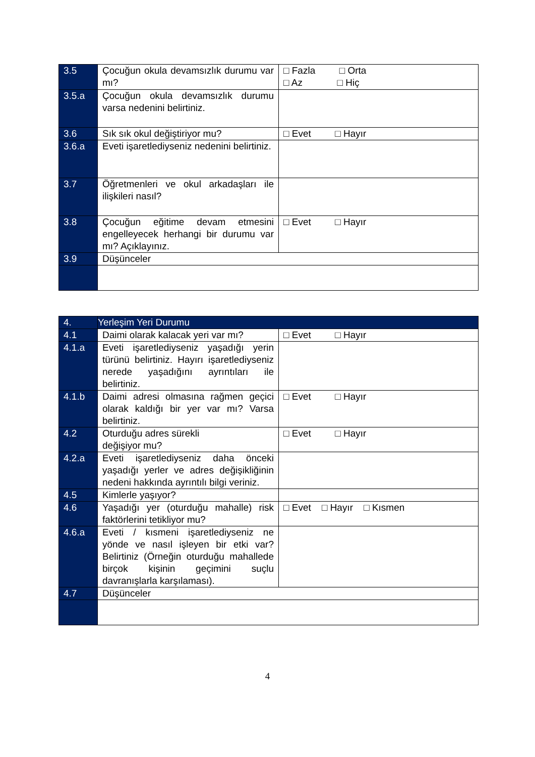| 3.5 | Çocuğun okula devamsızlık durumu var mı? | □ Fazla □ Orta □ Az □ Hiç |
| 3.5.a | Çocuğun okula devamsızlık durumu varsa nedenini belirtiniz. | |
| 3.6 | Sık sık okul değiştiriyor mu? | □ Evet □ Hayır |
| 3.6.a | Eveti işaretlediyseniz nedenini belirtiniz. | |
| 3.7 | Öğretmenleri ve okul arkadaşları ile ilişkileri nasıl? | |
| 3.8 | Çocuğun eğitime devam etmesini engelleyecek herhangi bir durumu var mı? Açıklayınız. | □ Evet □ Hayır |
| 3.9 | Düşünceler | |
| 4. | Yerleşim Yeri Durumu | |
| 4.1 | Daimi olarak kalacak yeri var mı? | □ Evet □ Hayır |
| 4.1.a | Eveti işaretlediyseniz yaşadığı yerin türünü belirtiniz. Hayırı işaretlediyseniz nerede yaşadığını ayrıntıları ile belirtiniz. | |
| 4.1.b | Daimi adresi olmasına rağmen geçici olarak kaldığı bir yer var mı? Varsa belirtiniz. | □ Evet □ Hayır |
| 4.2 | Oturduğu adres sürekli değişiyor mu? | □ Evet □ Hayır |
| 4.2.a | Eveti işaretlediyseniz daha önceki yaşadığı yerler ve adres değişikliğinin nedeni hakkında ayrıntılı bilgi veriniz. | |
| 4.5 | Kimlerle yaşıyor? | |
| 4.6 | Yaşadığı yer (oturduğu mahalle) risk faktörlerini tetikliyor mu? | □ Evet □ Hayır □ Kısmen |
| 4.6.a | Eveti / kısmeni işaretlediyseniz ne yönde ve nasıl işleyen bir etki var? Belirtiniz (Örneğin oturduğu mahallede birçok kişinin geçimini suçlu davranışlarla karşılaması). | |
| 4.7 | Düşünceler | |
4